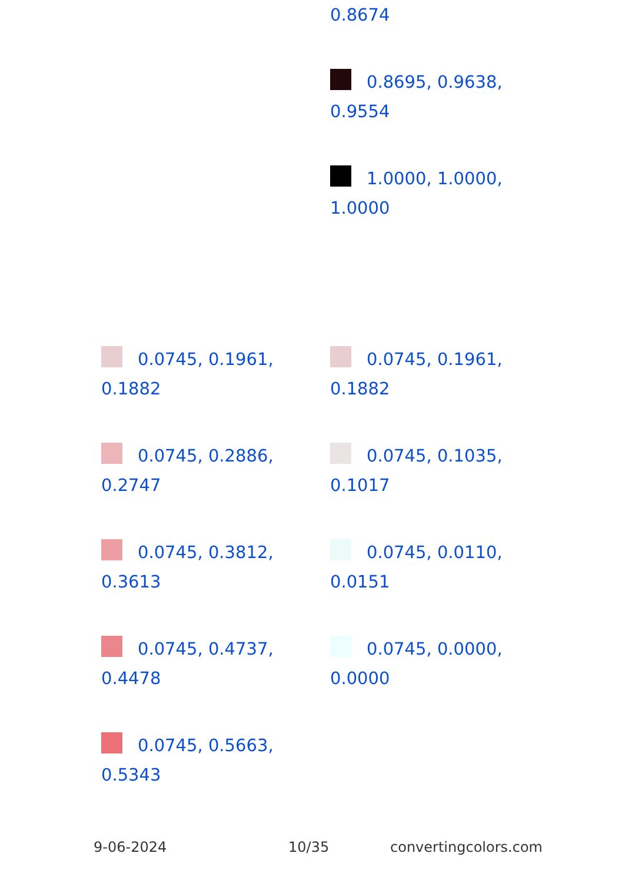0.8674
0.8695, 0.9638, 0.9554
1.0000, 1.0000, 1.0000
0.0745, 0.1961, 0.1882
0.0745, 0.2886, 0.2747
0.0745, 0.3812, 0.3613
0.0745, 0.4737, 0.4478
0.0745, 0.5663, 0.5343
0.0745, 0.1961, 0.1882
0.0745, 0.1035, 0.1017
0.0745, 0.0110, 0.0151
0.0745, 0.0000, 0.0000
9-06-2024 10/35 convertingcolors.com